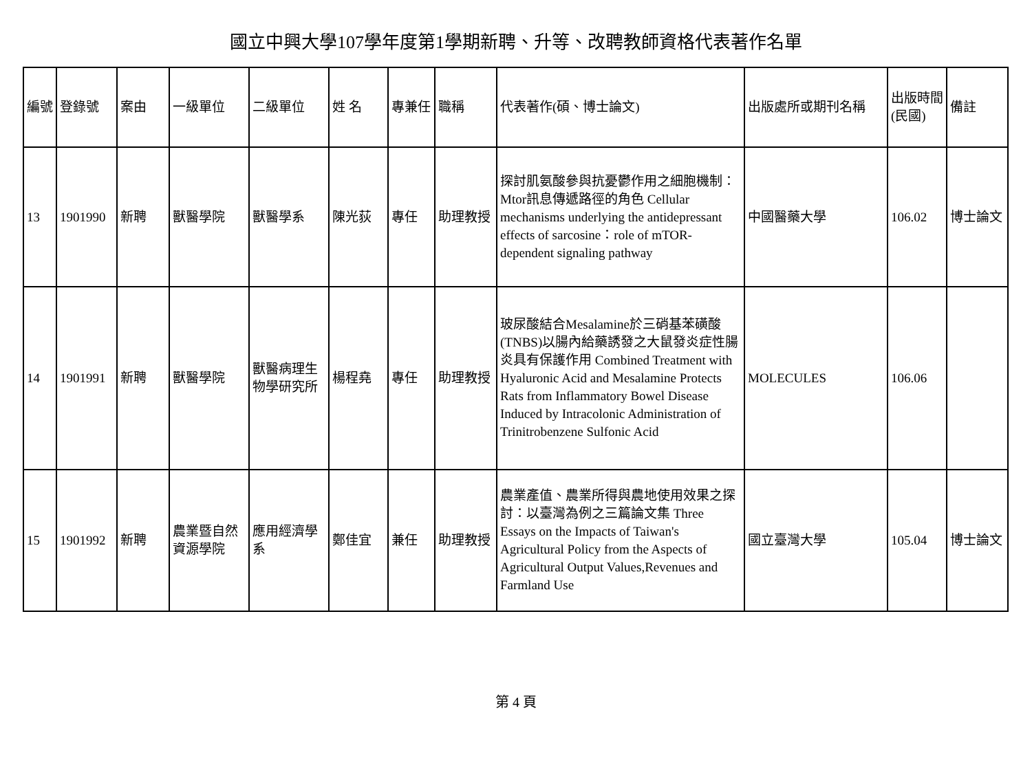國立中興大學107學年度第1學期新聘、升等、改聘教師資格代表著作名單
| 編號 | 登錄號 | 案由 | 一級單位 | 二級單位 | 姓 名 | 專兼任 | 職稱 | 代表著作(碩、博士論文) | 出版處所或期刊名稱 | 出版時間(民國) | 備註 |
| --- | --- | --- | --- | --- | --- | --- | --- | --- | --- | --- | --- |
| 13 | 1901990 | 新聘 | 獸醫學院 | 獸醫學系 | 陳光荻 | 專任 | 助理教授 | 探討肌氨酸參與抗憂鬱作用之細胞機制：Mtor訊息傳遞路徑的角色 Cellular mechanisms underlying the antidepressant effects of sarcosine：role of mTOR-dependent signaling pathway | 中國醫藥大學 | 106.02 | 博士論文 |
| 14 | 1901991 | 新聘 | 獸醫學院 | 獸醫病理生物學研究所 | 楊程堯 | 專任 | 助理教授 | 玻尿酸結合Mesalamine於三硝基苯磺酸(TNBS)以腸內給藥誘發之大鼠發炎症性腸炎具有保護作用 Combined Treatment with Hyaluronic Acid and Mesalamine Protects Rats from Inflammatory Bowel Disease Induced by Intracolonic Administration of Trinitrobenzene Sulfonic Acid | MOLECULES | 106.06 | |
| 15 | 1901992 | 新聘 | 農業暨自然資源學院 | 應用經濟學系 | 鄭佳宜 | 兼任 | 助理教授 | 農業產值、農業所得與農地使用效果之探討：以臺灣為例之三篇論文集 Three Essays on the Impacts of Taiwan's Agricultural Policy from the Aspects of Agricultural Output Values,Revenues and Farmland Use | 國立臺灣大學 | 105.04 | 博士論文 |
第 4 頁